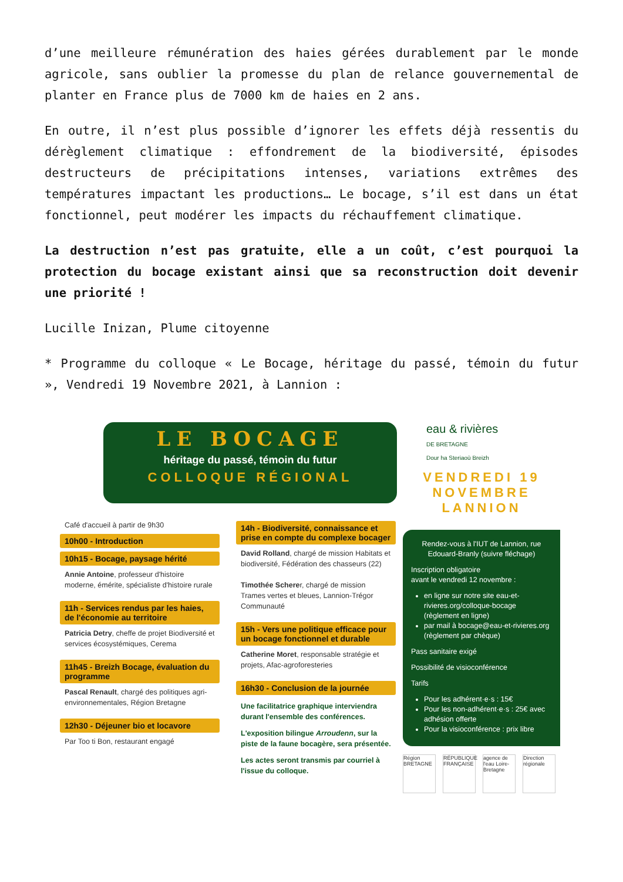d’une meilleure rémunération des haies gérées durablement par le monde agricole, sans oublier la promesse du plan de relance gouvernemental de planter en France plus de 7000 km de haies en 2 ans.
En outre, il n’est plus possible d’ignorer les effets déjà ressentis du dérèglement climatique : effondrement de la biodiversité, épisodes destructeurs de précipitations intenses, variations extrêmes des températures impactant les productions… Le bocage, s’il est dans un état fonctionnel, peut modérer les impacts du réchauffement climatique.
La destruction n’est pas gratuite, elle a un coût, c’est pourquoi la protection du bocage existant ainsi que sa reconstruction doit devenir une priorité !
Lucille Inizan, Plume citoyenne
* Programme du colloque « Le Bocage, héritage du passé, témoin du futur », Vendredi 19 Novembre 2021, à Lannion :
LE BOCAGE
héritage du passé, témoin du futur
COLLOQUE RÉGIONAL
Café d'accueil à partir de 9h30
10h00 - Introduction
10h15 - Bocage, paysage hérité
Annie Antoine, professeur d'histoire moderne, émérite, spécialiste d'histoire rurale
11h - Services rendus par les haies, de l'économie au territoire
Patricia Detry, cheffe de projet Biodiversité et services écosystémiques, Cerema
11h45 - Breizh Bocage, évaluation du programme
Pascal Renault, chargé des politiques agri-environnementales, Région Bretagne
12h30 - Déjeuner bio et locavore
Par Too ti Bon, restaurant engagé
14h - Biodiversité, connaissance et prise en compte du complexe bocager
David Rolland, chargé de mission Habitats et biodiversité, Fédération des chasseurs (22)
Timothée Scherer, chargé de mission Trames vertes et bleues, Lannion-Trégor Communauté
15h - Vers une politique efficace pour un bocage fonctionnel et durable
Catherine Moret, responsable stratégie et projets, Afac-agroforesteries
16h30 - Conclusion de la journée
Une facilitatrice graphique interviendra durant l'ensemble des conférences.
L'exposition bilingue Arroudenn, sur la piste de la faune bocagère, sera présentée.
Les actes seront transmis par courriel à l'issue du colloque.
eau & rivières
DE BRETAGNE
Dour ha Steriaoù Breizh
VENDREDI 19
NOVEMBRE
LANNION
Rendez-vous à l'IUT de Lannion, rue Edouard-Branly (suivre fléchage)
Inscription obligatoire
avant le vendredi 12 novembre :
en ligne sur notre site eau-et-rivieres.org/colloque-bocage (règlement en ligne)
par mail à bocage@eau-et-rivieres.org (règlement par chèque)
Pass sanitaire exigé
Possibilité de visioconférence
Tarifs
Pour les adhérent·e·s : 15€
Pour les non-adhérent·e·s : 25€ avec adhésion offerte
Pour la visioconférence : prix libre
Région BRETAGNE
RÉPUBLIQUE FRANÇAISE
agence de l'eau Loire-Bretagne
Direction régionale